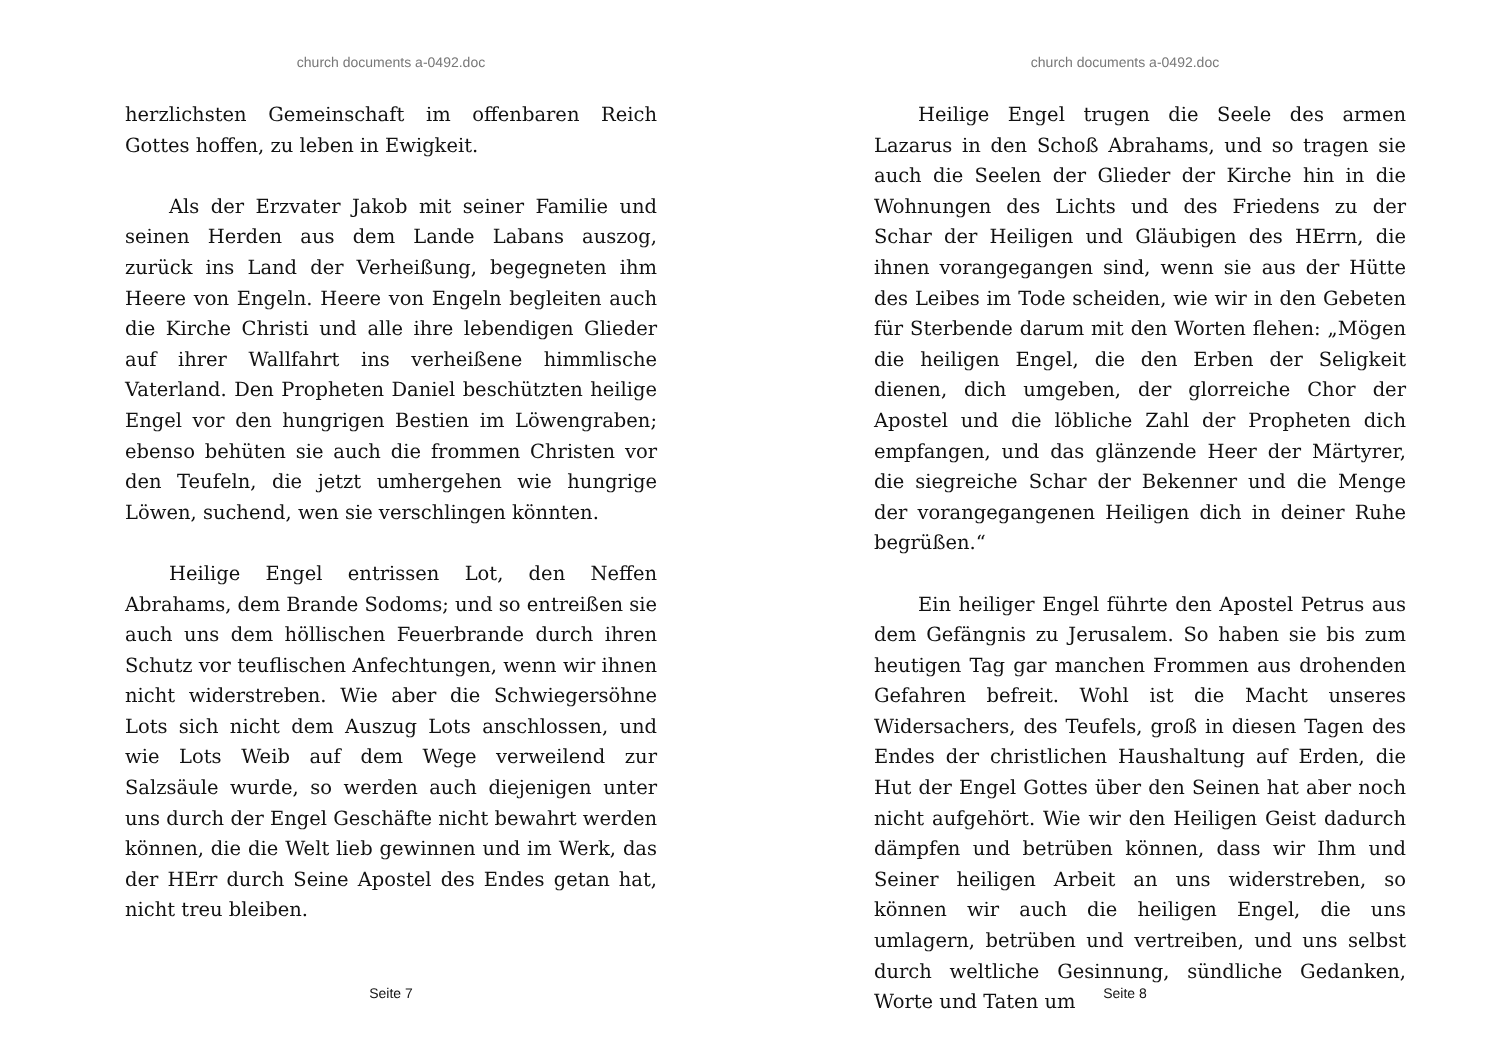church documents a-0492.doc
herzlichsten Gemeinschaft im offenbaren Reich Gottes hoffen, zu leben in Ewigkeit.
Als der Erzvater Jakob mit seiner Familie und seinen Herden aus dem Lande Labans auszog, zurück ins Land der Verheißung, begegneten ihm Heere von Engeln. Heere von Engeln begleiten auch die Kirche Christi und alle ihre lebendigen Glieder auf ihrer Wallfahrt ins verheißene himmlische Vaterland. Den Propheten Daniel beschützten heilige Engel vor den hungrigen Bestien im Löwengraben; ebenso behüten sie auch die frommen Christen vor den Teufeln, die jetzt umhergehen wie hungrige Löwen, suchend, wen sie verschlingen könnten.
Heilige Engel entrissen Lot, den Neffen Abrahams, dem Brande Sodoms; und so entreißen sie auch uns dem höllischen Feuerbrande durch ihren Schutz vor teuflischen Anfechtungen, wenn wir ihnen nicht widerstreben. Wie aber die Schwiegersöhne Lots sich nicht dem Auszug Lots anschlossen, und wie Lots Weib auf dem Wege verweilend zur Salzsäule wurde, so werden auch diejenigen unter uns durch der Engel Geschäfte nicht bewahrt werden können, die die Welt lieb gewinnen und im Werk, das der HErr durch Seine Apostel des Endes getan hat, nicht treu bleiben.
Seite 7
church documents a-0492.doc
Heilige Engel trugen die Seele des armen Lazarus in den Schoß Abrahams, und so tragen sie auch die Seelen der Glieder der Kirche hin in die Wohnungen des Lichts und des Friedens zu der Schar der Heiligen und Gläubigen des HErrn, die ihnen vorangegangen sind, wenn sie aus der Hütte des Leibes im Tode scheiden, wie wir in den Gebeten für Sterbende darum mit den Worten flehen: „Mögen die heiligen Engel, die den Erben der Seligkeit dienen, dich umgeben, der glorreiche Chor der Apostel und die löbliche Zahl der Propheten dich empfangen, und das glänzende Heer der Märtyrer, die siegreiche Schar der Bekenner und die Menge der vorangegangenen Heiligen dich in deiner Ruhe begrüßen.“
Ein heiliger Engel führte den Apostel Petrus aus dem Gefängnis zu Jerusalem. So haben sie bis zum heutigen Tag gar manchen Frommen aus drohenden Gefahren befreit. Wohl ist die Macht unseres Widersachers, des Teufels, groß in diesen Tagen des Endes der christlichen Haushaltung auf Erden, die Hut der Engel Gottes über den Seinen hat aber noch nicht aufgehört. Wie wir den Heiligen Geist dadurch dämpfen und betrüben können, dass wir Ihm und Seiner heiligen Arbeit an uns widerstreben, so können wir auch die heiligen Engel, die uns umlagern, betrüben und vertreiben, und uns selbst durch weltliche Gesinnung, sündliche Gedanken, Worte und Taten um
Seite 8